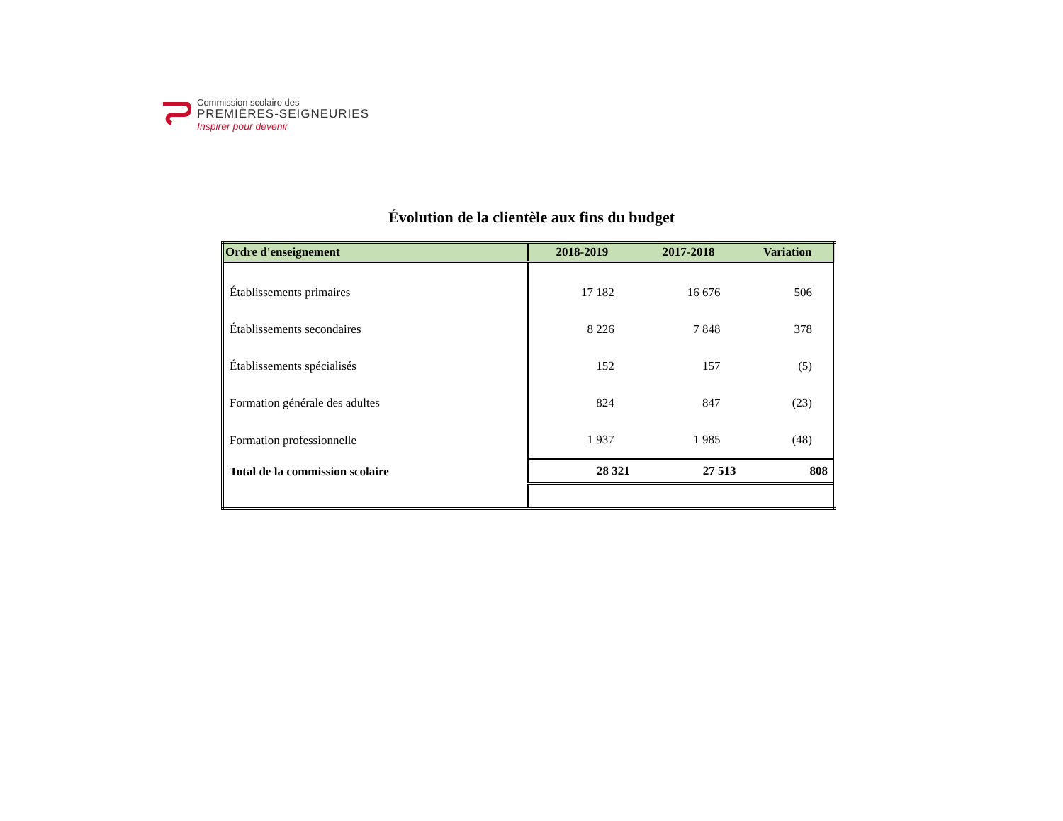Commission scolaire des
PREMIÈRES-SEIGNEURIES
Inspirer pour devenir
Évolution de la clientèle aux fins du budget
| Ordre d'enseignement | 2018-2019 | 2017-2018 | Variation |
| --- | --- | --- | --- |
| Établissements primaires | 17 182 | 16 676 | 506 |
| Établissements secondaires | 8 226 | 7 848 | 378 |
| Établissements spécialisés | 152 | 157 | (5) |
| Formation générale des adultes | 824 | 847 | (23) |
| Formation professionnelle | 1 937 | 1 985 | (48) |
| Total de la commission scolaire | 28 321 | 27 513 | 808 |